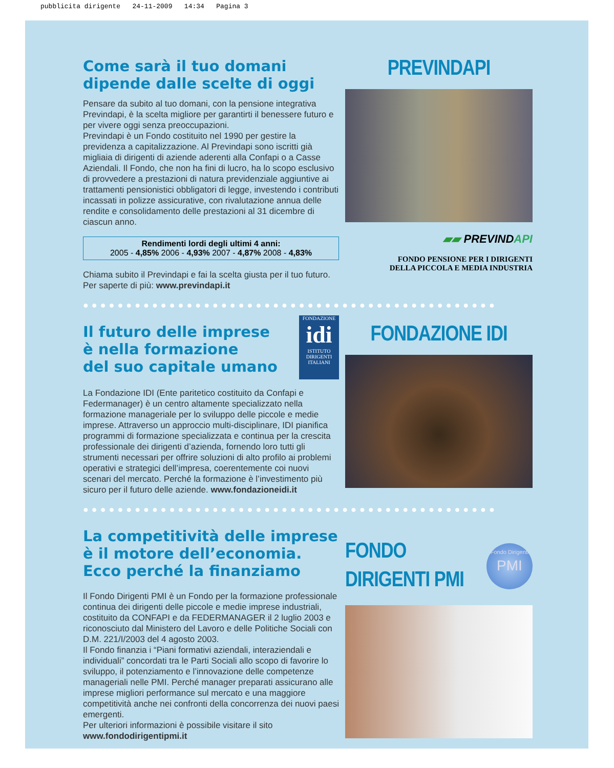pubblicita dirigente 24-11-2009 14:34 Pagina 3
Come sarà il tuo domani dipende dalle scelte di oggi
Pensare da subito al tuo domani, con la pensione integrativa Previndapi, è la scelta migliore per garantirti il benessere futuro e per vivere oggi senza preoccupazioni.
Previndapi è un Fondo costituito nel 1990 per gestire la previdenza a capitalizzazione. Al Previndapi sono iscritti già migliaia di dirigenti di aziende aderenti alla Confapi o a Casse Aziendali. Il Fondo, che non ha fini di lucro, ha lo scopo esclusivo di provvedere a prestazioni di natura previdenziale aggiuntive ai trattamenti pensionistici obbligatori di legge, investendo i contributi incassati in polizze assicurative, con rivalutazione annua delle rendite e consolidamento delle prestazioni al 31 dicembre di ciascun anno.
Rendimenti lordi degli ultimi 4 anni:
2005 - 4,85% 2006 - 4,93% 2007 - 4,87% 2008 - 4,83%
Chiama subito il Previndapi e fai la scelta giusta per il tuo futuro. Per saperte di più: www.previndapi.it
PREVINDAPI
▰▰ PREVINDAPI
FONDO PENSIONE PER I DIRIGENTI
DELLA PICCOLA E MEDIA INDUSTRIA
●●●●●●●●●●●●●●●●●●●●●●●●●●●●●●●●●●●●●●●●●●●●●●●●
Il futuro delle imprese
è nella formazione
del suo capitale umano
FONDAZIONE
idi
ISTITUTO DIRIGENTI ITALIANI
La Fondazione IDI (Ente paritetico costituito da Confapi e Federmanager) è un centro altamente specializzato nella formazione manageriale per lo sviluppo delle piccole e medie imprese. Attraverso un approccio multi-disciplinare, IDI pianifica programmi di formazione specializzata e continua per la crescita professionale dei dirigenti d’azienda, fornendo loro tutti gli strumenti necessari per offrire soluzioni di alto profilo ai problemi operativi e strategici dell’impresa, coerentemente coi nuovi scenari del mercato. Perché la formazione è l’investimento più sicuro per il futuro delle aziende. www.fondazioneidi.it
FONDAZIONE IDI
●●●●●●●●●●●●●●●●●●●●●●●●●●●●●●●●●●●●●●●●●●●●●●●●
La competitività delle imprese è il motore dell’economia. Ecco perché la finanziamo
Il Fondo Dirigenti PMI è un Fondo per la formazione professionale continua dei dirigenti delle piccole e medie imprese industriali, costituito da CONFAPI e da FEDERMANAGER il 2 luglio 2003 e riconosciuto dal Ministero del Lavoro e delle Politiche Sociali con D.M. 221/I/2003 del 4 agosto 2003.
Il Fondo finanzia i “Piani formativi aziendali, interaziendali e individuali” concordati tra le Parti Sociali allo scopo di favorire lo sviluppo, il potenziamento e l’innovazione delle competenze manageriali nelle PMI. Perché manager preparati assicurano alle imprese migliori performance sul mercato e una maggiore competitività anche nei confronti della concorrenza dei nuovi paesi emergenti.
Per ulteriori informazioni è possibile visitare il sito www.fondodirigentipmi.it
FONDO
DIRIGENTI PMI
Fondo Dirigenti
PMI